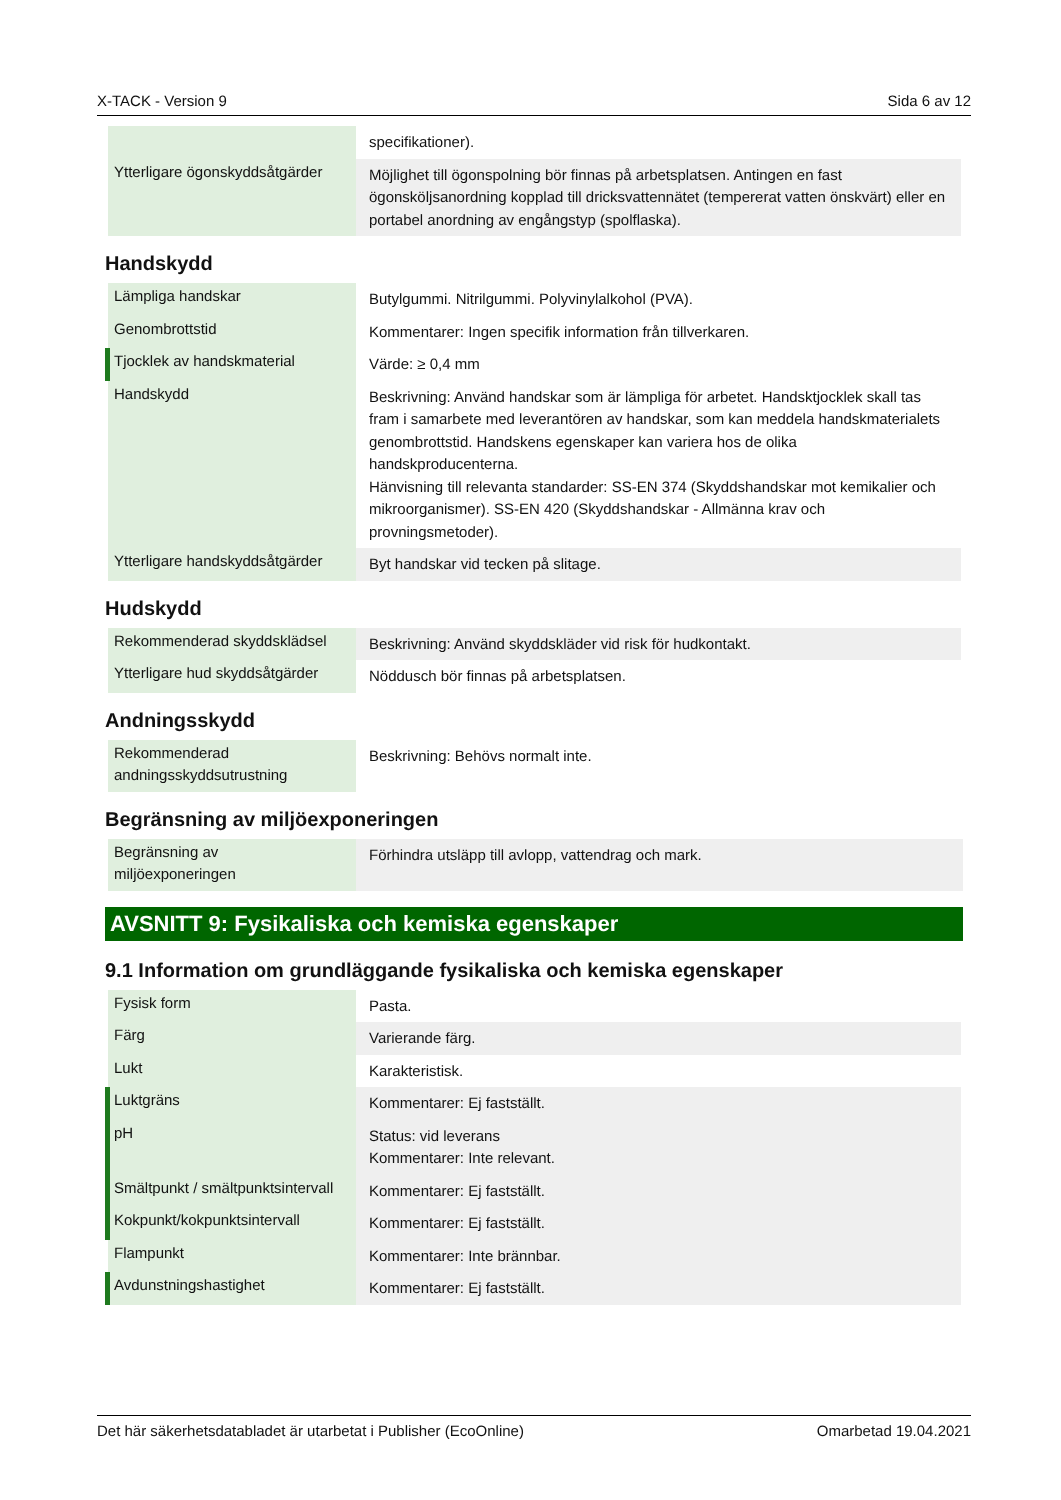X-TACK - Version 9 Sida 6 av 12
| | specifikationer). |
| Ytterligare ögonskyddsåtgärder | Möjlighet till ögonspolning bör finnas på arbetsplatsen. Antingen en fast ögonsköljsanordning kopplad till dricksvattennätet (tempererat vatten önskvärt) eller en portabel anordning av engångstyp (spolflaska). |
Handskydd
| Lämpliga handskar | Butylgummi. Nitrilgummi. Polyvinylalkohol (PVA). |
| Genombrottstid | Kommentarer: Ingen specifik information från tillverkaren. |
| Tjocklek av handskmaterial | Värde: ≥ 0,4 mm |
| Handskydd | Beskrivning: Använd handskar som är lämpliga för arbetet. Handsktjocklek skall tas fram i samarbete med leverantören av handskar, som kan meddela handskmaterialets genombrottstid. Handskens egenskaper kan variera hos de olika handskproducenterna. Hänvisning till relevanta standarder: SS-EN 374 (Skyddshandskar mot kemikalier och mikroorganismer). SS-EN 420 (Skyddshandskar - Allmänna krav och provningsmetoder). |
| Ytterligare handskyddsåtgärder | Byt handskar vid tecken på slitage. |
Hudskydd
| Rekommenderad skyddsklädsel | Beskrivning: Använd skyddskläder vid risk för hudkontakt. |
| Ytterligare hud skyddsåtgärder | Nöddusch bör finnas på arbetsplatsen. |
Andningsskydd
| Rekommenderad andningsskyddsutrustning | Beskrivning: Behövs normalt inte. |
Begränsning av miljöexponeringen
| Begränsning av miljöexponeringen | Förhindra utsläpp till avlopp, vattendrag och mark. |
AVSNITT 9: Fysikaliska och kemiska egenskaper
9.1 Information om grundläggande fysikaliska och kemiska egenskaper
| Fysisk form | Pasta. |
| Färg | Varierande färg. |
| Lukt | Karakteristisk. |
| Luktgräns | Kommentarer: Ej fastställt. |
| pH | Status: vid leverans Kommentarer: Inte relevant. |
| Smältpunkt / smältpunktsintervall | Kommentarer: Ej fastställt. |
| Kokpunkt/kokpunktsintervall | Kommentarer: Ej fastställt. |
| Flampunkt | Kommentarer: Inte brännbar. |
| Avdunstningshastighet | Kommentarer: Ej fastställt. |
Det här säkerhetsdatabladet är utarbetat i Publisher (EcoOnline) Omarbetad 19.04.2021